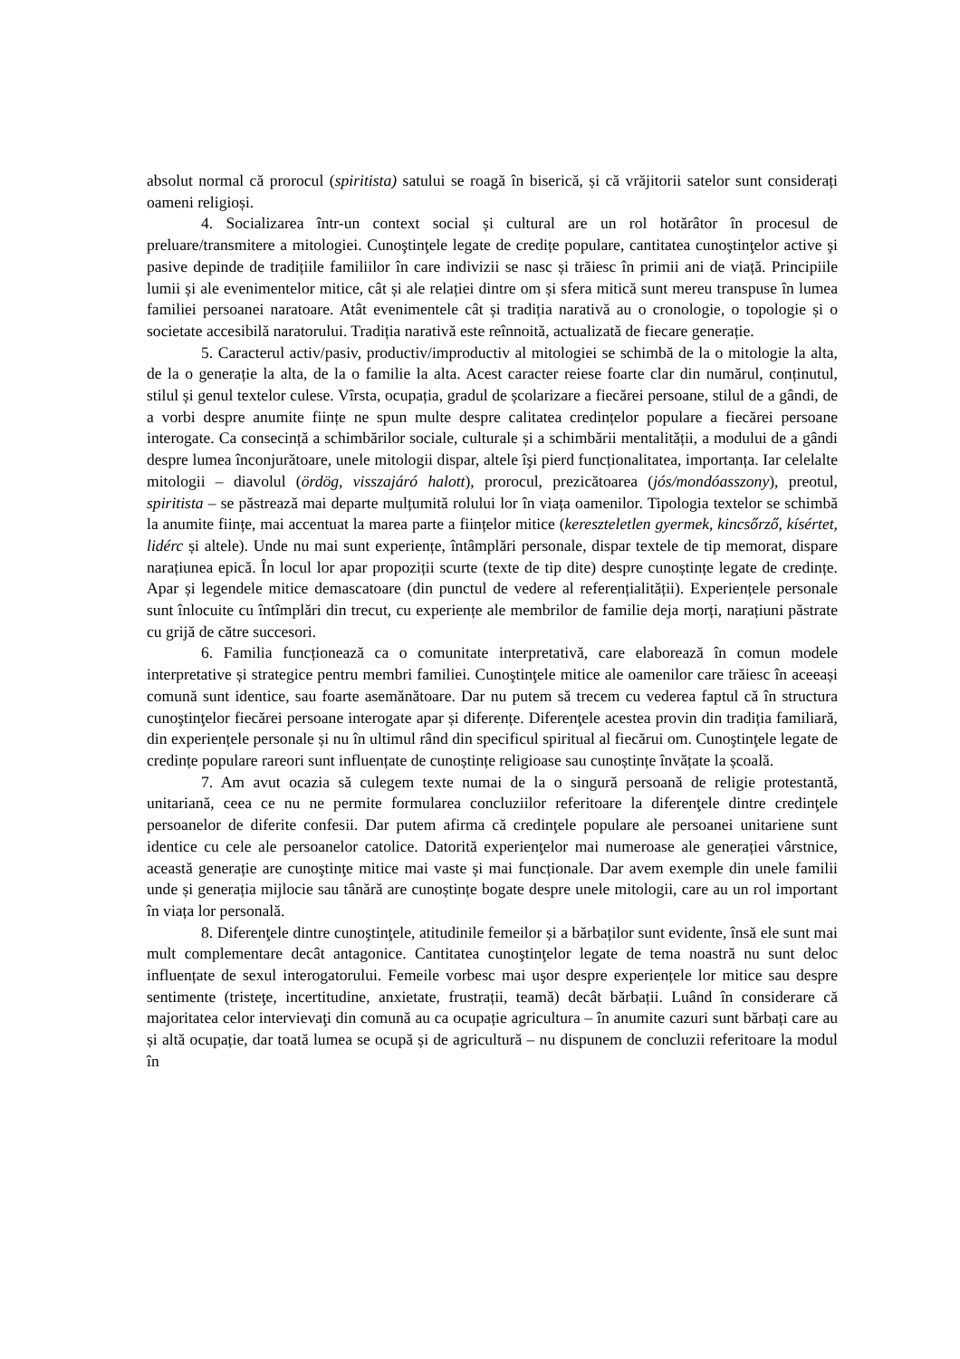absolut normal că prorocul (spiritista) satului se roagă în biserică, și că vrăjitorii satelor sunt considerați oameni religioși.
4. Socializarea într-un context social și cultural are un rol hotărâtor în procesul de preluare/transmitere a mitologiei. Cunoştinţele legate de credițe populare, cantitatea cunoştinţelor active şi pasive depinde de tradițiile familiilor în care indivizii se nasc și trăiesc în primii ani de viață. Principiile lumii și ale evenimentelor mitice, cât și ale relației dintre om și sfera mitică sunt mereu transpuse în lumea familiei persoanei naratoare. Atât evenimentele cât și tradiția narativă au o cronologie, o topologie și o societate accesibilă naratorului. Tradiția narativă este reînnoită, actualizată de fiecare generație.
5. Caracterul activ/pasiv, productiv/improductiv al mitologiei se schimbă de la o mitologie la alta, de la o generație la alta, de la o familie la alta. Acest caracter reiese foarte clar din numărul, conținutul, stilul și genul textelor culese. Vîrsta, ocupația, gradul de școlarizare a fiecărei persoane, stilul de a gândi, de a vorbi despre anumite ființe ne spun multe despre calitatea credințelor populare a fiecărei persoane interogate. Ca consecință a schimbărilor sociale, culturale și a schimbării mentalității, a modului de a gândi despre lumea înconjurătoare, unele mitologii dispar, altele îşi pierd funcționalitatea, importanța. Iar celelalte mitologii – diavolul (ördög, visszajáró halott), prorocul, prezicătoarea (jós/mondóasszony), preotul, spiritista – se păstrează mai departe mulțumită rolului lor în viața oamenilor. Tipologia textelor se schimbă la anumite ființe, mai accentuat la marea parte a ființelor mitice (kereszteletlen gyermek, kincsőrző, kísértet, lidérc și altele). Unde nu mai sunt experiențe, întâmplări personale, dispar textele de tip memorat, dispare narațiunea epică. În locul lor apar propoziții scurte (texte de tip dite) despre cunoștințe legate de credințe. Apar și legendele mitice demascatoare (din punctul de vedere al referențialității). Experiențele personale sunt înlocuite cu întîmplări din trecut, cu experiențe ale membrilor de familie deja morți, narațiuni păstrate cu grijă de către succesori.
6. Familia funcționează ca o comunitate interpretativă, care elaborează în comun modele interpretative și strategice pentru membri familiei. Cunoştinţele mitice ale oamenilor care trăiesc în aceeași comună sunt identice, sau foarte asemănătoare. Dar nu putem să trecem cu vederea faptul că în structura cunoştinţelor fiecărei persoane interogate apar și diferențe. Diferenţele acestea provin din tradiția familiară, din experiențele personale și nu în ultimul rând din specificul spiritual al fiecărui om. Cunoştinţele legate de credințe populare rareori sunt influențate de cunoștințe religioase sau cunoștințe învățate la școală.
7. Am avut ocazia să culegem texte numai de la o singură persoană de religie protestantă, unitariană, ceea ce nu ne permite formularea concluziilor referitoare la diferenţele dintre credinţele persoanelor de diferite confesii. Dar putem afirma că credinţele populare ale persoanei unitariene sunt identice cu cele ale persoanelor catolice. Datorită experienţelor mai numeroase ale generației vârstnice, această generație are cunoştinţe mitice mai vaste și mai funcționale. Dar avem exemple din unele familii unde și generația mijlocie sau tânără are cunoștințe bogate despre unele mitologii, care au un rol important în viața lor personală.
8. Diferenţele dintre cunoştinţele, atitudinile femeilor și a bărbaților sunt evidente, însă ele sunt mai mult complementare decât antagonice. Cantitatea cunoştinţelor legate de tema noastră nu sunt deloc influențate de sexul interogatorului. Femeile vorbesc mai uşor despre experiențele lor mitice sau despre sentimente (tristeţe, incertitudine, anxietate, frustrații, teamă) decât bărbații. Luând în considerare că majoritatea celor intervievaţi din comună au ca ocupație agricultura – în anumite cazuri sunt bărbați care au și altă ocupație, dar toată lumea se ocupă și de agricultură – nu dispunem de concluzii referitoare la modul în